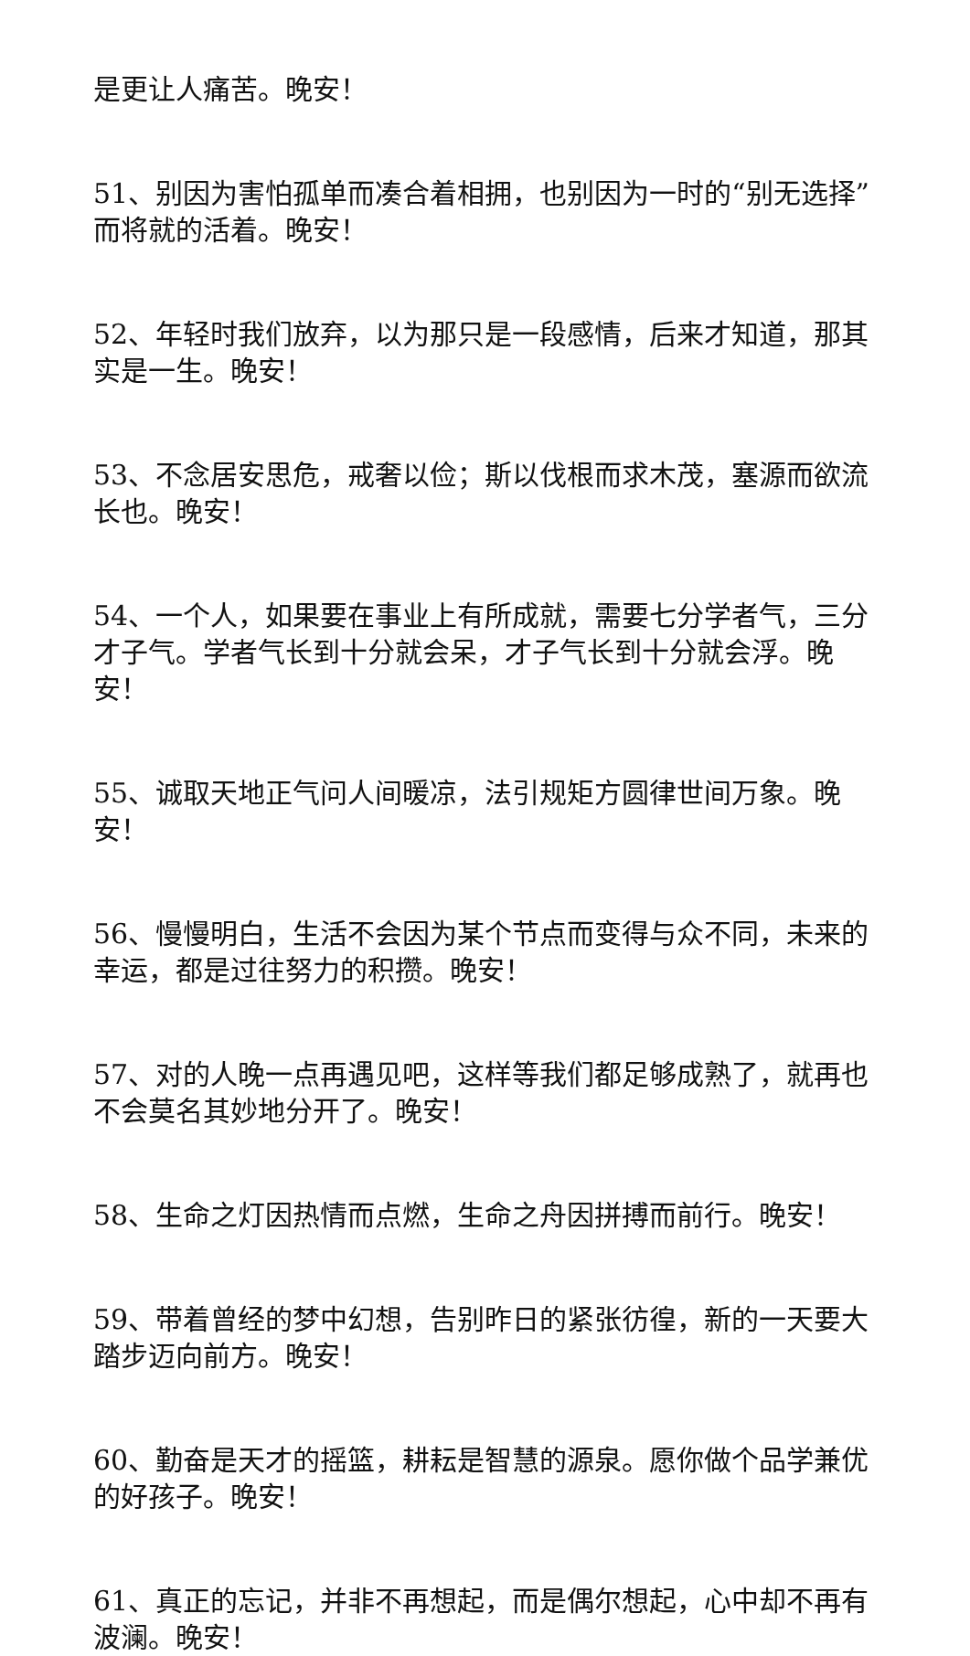是更让人痛苦。晚安！
51、别因为害怕孤单而凑合着相拥，也别因为一时的“别无选择”而将就的活着。晚安！
52、年轻时我们放弃，以为那只是一段感情，后来才知道，那其实是一生。晚安！
53、不念居安思危，戒奢以俭；斯以伐根而求木茂，塞源而欲流长也。晚安！
54、一个人，如果要在事业上有所成就，需要七分学者气，三分才子气。学者气长到十分就会呆，才子气长到十分就会浮。晚安！
55、诚取天地正气问人间暖凉，法引规矩方圆律世间万象。晚安！
56、慢慢明白，生活不会因为某个节点而变得与众不同，未来的幸运，都是过往努力的积攒。晚安！
57、对的人晚一点再遇见吧，这样等我们都足够成熟了，就再也不会莫名其妙地分开了。晚安！
58、生命之灯因热情而点燃，生命之舟因拼搏而前行。晚安！
59、带着曾经的梦中幻想，告别昨日的紧张彷徨，新的一天要大踏步迈向前方。晚安！
60、勤奋是天才的摇篮，耕耘是智慧的源泉。愿你做个品学兼优的好孩子。晚安！
61、真正的忘记，并非不再想起，而是偶尔想起，心中却不再有波澜。晚安！